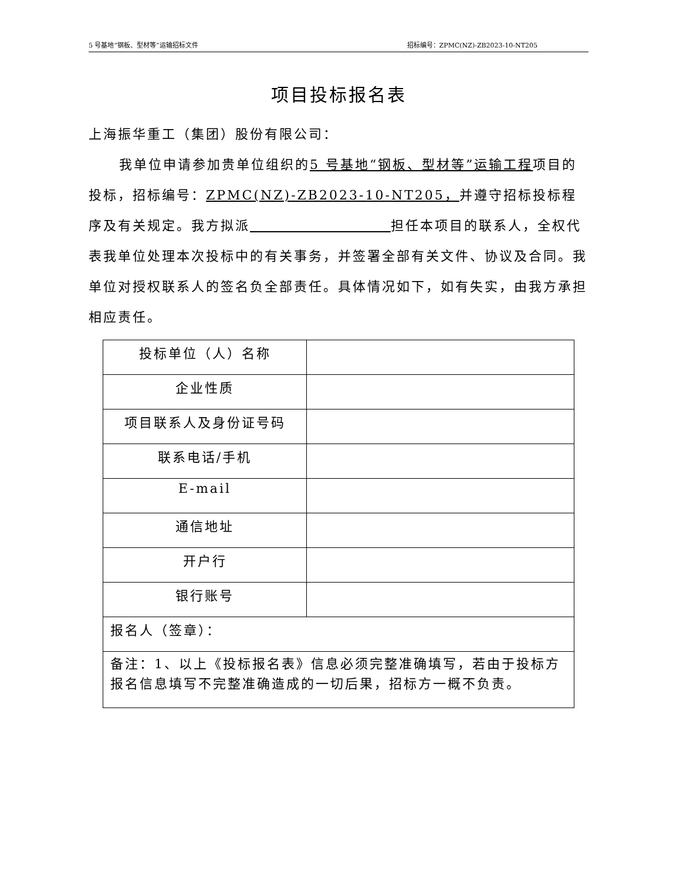5 号基地“钢板、型材等”运输招标文件 招标编号：ZPMC(NZ)-ZB2023-10-NT205
项目投标报名表
上海振华重工（集团）股份有限公司：
我单位申请参加贵单位组织的5 号基地“钢板、型材等”运输工程项目的投标，招标编号：ZPMC(NZ)-ZB2023-10-NT205，并遵守招标投标程序及有关规定。我方拟派 担任本项目的联系人，全权代表我单位处理本次投标中的有关事务，并签署全部有关文件、协议及合同。我单位对授权联系人的签名负全部责任。具体情况如下，如有失实，由我方承担相应责任。
| 投标单位（人）名称 | |
| 企业性质 | |
| 项目联系人及身份证号码 | |
| 联系电话/手机 | |
| E-mail | |
| 通信地址 | |
| 开户行 | |
| 银行账号 | |
| 报名人（签章）： | |
| 备注：1、以上《投标报名表》信息必须完整准确填写，若由于投标方报名信息填写不完整准确造成的一切后果，招标方一概不负责。 | |